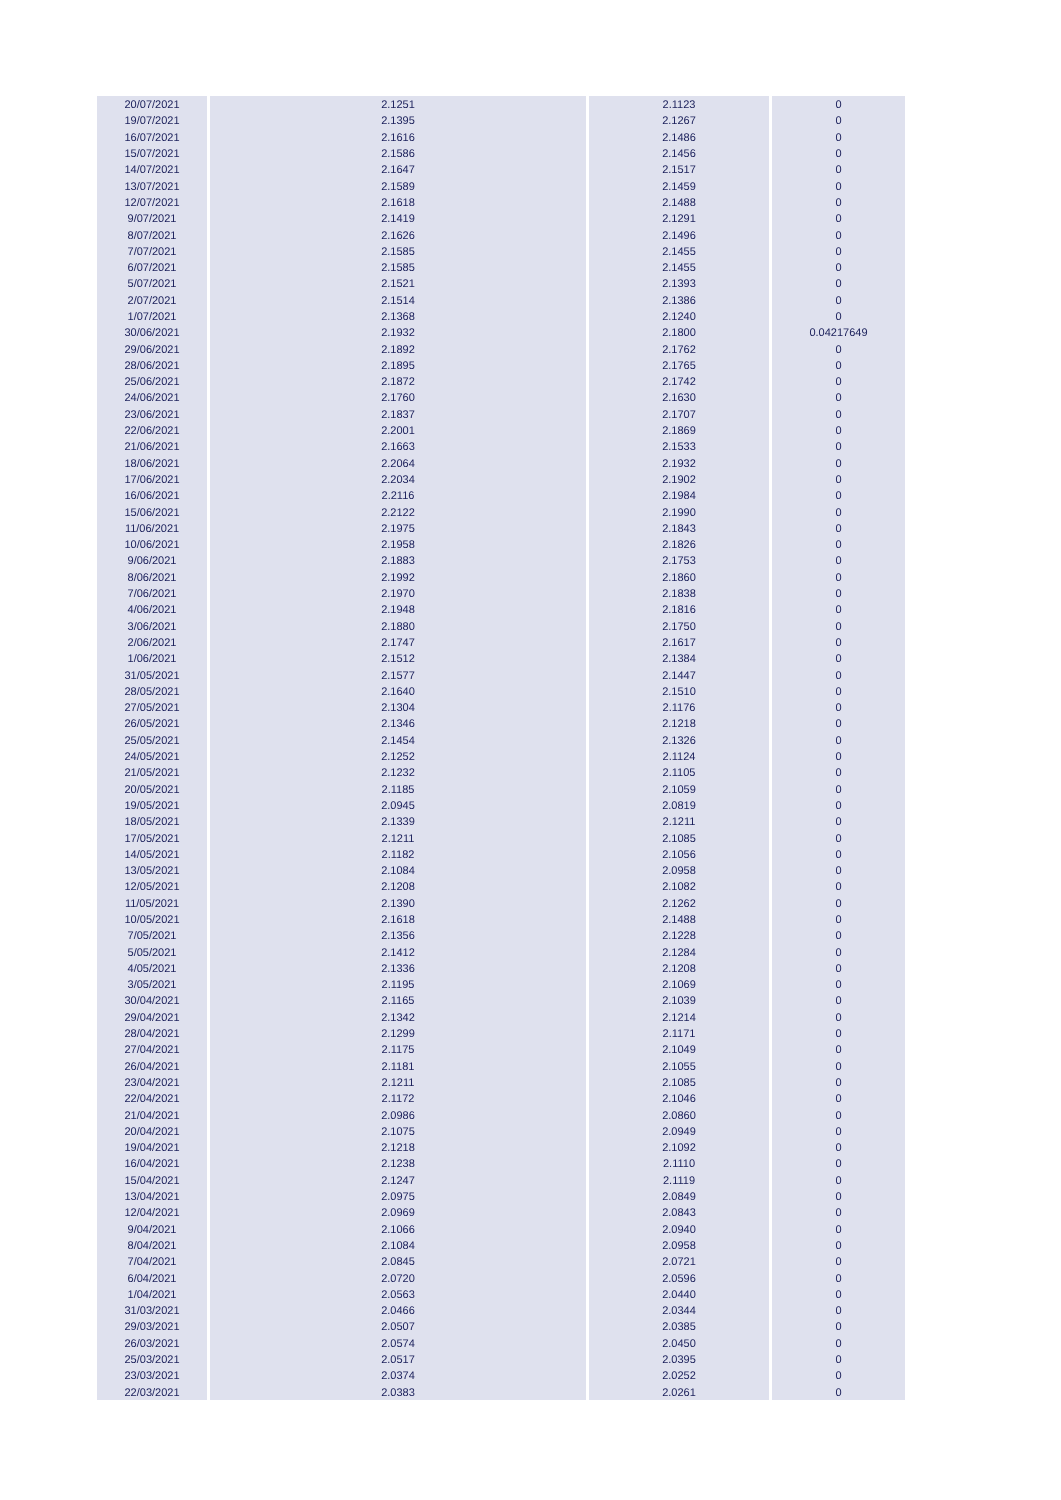| 20/07/2021 | 2.1251 | 2.1123 | 0 |
| 19/07/2021 | 2.1395 | 2.1267 | 0 |
| 16/07/2021 | 2.1616 | 2.1486 | 0 |
| 15/07/2021 | 2.1586 | 2.1456 | 0 |
| 14/07/2021 | 2.1647 | 2.1517 | 0 |
| 13/07/2021 | 2.1589 | 2.1459 | 0 |
| 12/07/2021 | 2.1618 | 2.1488 | 0 |
| 9/07/2021 | 2.1419 | 2.1291 | 0 |
| 8/07/2021 | 2.1626 | 2.1496 | 0 |
| 7/07/2021 | 2.1585 | 2.1455 | 0 |
| 6/07/2021 | 2.1585 | 2.1455 | 0 |
| 5/07/2021 | 2.1521 | 2.1393 | 0 |
| 2/07/2021 | 2.1514 | 2.1386 | 0 |
| 1/07/2021 | 2.1368 | 2.1240 | 0 |
| 30/06/2021 | 2.1932 | 2.1800 | 0.04217649 |
| 29/06/2021 | 2.1892 | 2.1762 | 0 |
| 28/06/2021 | 2.1895 | 2.1765 | 0 |
| 25/06/2021 | 2.1872 | 2.1742 | 0 |
| 24/06/2021 | 2.1760 | 2.1630 | 0 |
| 23/06/2021 | 2.1837 | 2.1707 | 0 |
| 22/06/2021 | 2.2001 | 2.1869 | 0 |
| 21/06/2021 | 2.1663 | 2.1533 | 0 |
| 18/06/2021 | 2.2064 | 2.1932 | 0 |
| 17/06/2021 | 2.2034 | 2.1902 | 0 |
| 16/06/2021 | 2.2116 | 2.1984 | 0 |
| 15/06/2021 | 2.2122 | 2.1990 | 0 |
| 11/06/2021 | 2.1975 | 2.1843 | 0 |
| 10/06/2021 | 2.1958 | 2.1826 | 0 |
| 9/06/2021 | 2.1883 | 2.1753 | 0 |
| 8/06/2021 | 2.1992 | 2.1860 | 0 |
| 7/06/2021 | 2.1970 | 2.1838 | 0 |
| 4/06/2021 | 2.1948 | 2.1816 | 0 |
| 3/06/2021 | 2.1880 | 2.1750 | 0 |
| 2/06/2021 | 2.1747 | 2.1617 | 0 |
| 1/06/2021 | 2.1512 | 2.1384 | 0 |
| 31/05/2021 | 2.1577 | 2.1447 | 0 |
| 28/05/2021 | 2.1640 | 2.1510 | 0 |
| 27/05/2021 | 2.1304 | 2.1176 | 0 |
| 26/05/2021 | 2.1346 | 2.1218 | 0 |
| 25/05/2021 | 2.1454 | 2.1326 | 0 |
| 24/05/2021 | 2.1252 | 2.1124 | 0 |
| 21/05/2021 | 2.1232 | 2.1105 | 0 |
| 20/05/2021 | 2.1185 | 2.1059 | 0 |
| 19/05/2021 | 2.0945 | 2.0819 | 0 |
| 18/05/2021 | 2.1339 | 2.1211 | 0 |
| 17/05/2021 | 2.1211 | 2.1085 | 0 |
| 14/05/2021 | 2.1182 | 2.1056 | 0 |
| 13/05/2021 | 2.1084 | 2.0958 | 0 |
| 12/05/2021 | 2.1208 | 2.1082 | 0 |
| 11/05/2021 | 2.1390 | 2.1262 | 0 |
| 10/05/2021 | 2.1618 | 2.1488 | 0 |
| 7/05/2021 | 2.1356 | 2.1228 | 0 |
| 5/05/2021 | 2.1412 | 2.1284 | 0 |
| 4/05/2021 | 2.1336 | 2.1208 | 0 |
| 3/05/2021 | 2.1195 | 2.1069 | 0 |
| 30/04/2021 | 2.1165 | 2.1039 | 0 |
| 29/04/2021 | 2.1342 | 2.1214 | 0 |
| 28/04/2021 | 2.1299 | 2.1171 | 0 |
| 27/04/2021 | 2.1175 | 2.1049 | 0 |
| 26/04/2021 | 2.1181 | 2.1055 | 0 |
| 23/04/2021 | 2.1211 | 2.1085 | 0 |
| 22/04/2021 | 2.1172 | 2.1046 | 0 |
| 21/04/2021 | 2.0986 | 2.0860 | 0 |
| 20/04/2021 | 2.1075 | 2.0949 | 0 |
| 19/04/2021 | 2.1218 | 2.1092 | 0 |
| 16/04/2021 | 2.1238 | 2.1110 | 0 |
| 15/04/2021 | 2.1247 | 2.1119 | 0 |
| 13/04/2021 | 2.0975 | 2.0849 | 0 |
| 12/04/2021 | 2.0969 | 2.0843 | 0 |
| 9/04/2021 | 2.1066 | 2.0940 | 0 |
| 8/04/2021 | 2.1084 | 2.0958 | 0 |
| 7/04/2021 | 2.0845 | 2.0721 | 0 |
| 6/04/2021 | 2.0720 | 2.0596 | 0 |
| 1/04/2021 | 2.0563 | 2.0440 | 0 |
| 31/03/2021 | 2.0466 | 2.0344 | 0 |
| 29/03/2021 | 2.0507 | 2.0385 | 0 |
| 26/03/2021 | 2.0574 | 2.0450 | 0 |
| 25/03/2021 | 2.0517 | 2.0395 | 0 |
| 23/03/2021 | 2.0374 | 2.0252 | 0 |
| 22/03/2021 | 2.0383 | 2.0261 | 0 |